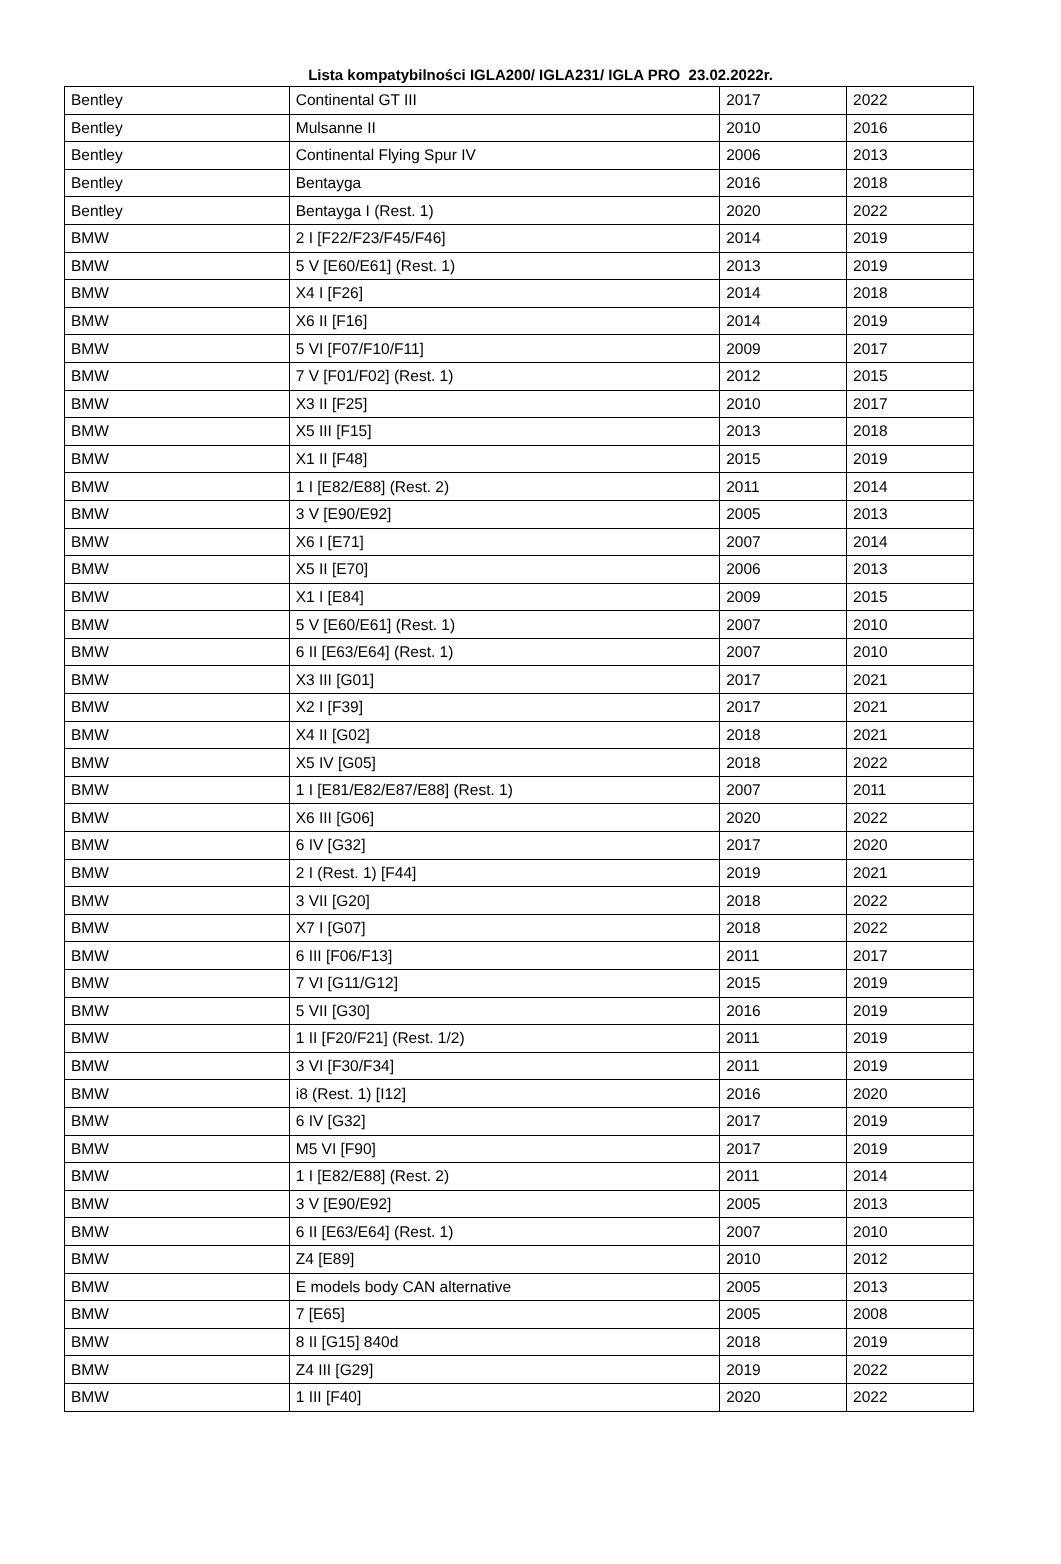Lista kompatybilności IGLA200/ IGLA231/ IGLA PRO 23.02.2022r.
| Bentley | Continental GT III | 2017 | 2022 |
| Bentley | Mulsanne II | 2010 | 2016 |
| Bentley | Continental Flying Spur IV | 2006 | 2013 |
| Bentley | Bentayga | 2016 | 2018 |
| Bentley | Bentayga I (Rest. 1) | 2020 | 2022 |
| BMW | 2 I [F22/F23/F45/F46] | 2014 | 2019 |
| BMW | 5 V [E60/E61] (Rest. 1) | 2013 | 2019 |
| BMW | X4 I [F26] | 2014 | 2018 |
| BMW | X6 II [F16] | 2014 | 2019 |
| BMW | 5 VI [F07/F10/F11] | 2009 | 2017 |
| BMW | 7 V [F01/F02] (Rest. 1) | 2012 | 2015 |
| BMW | X3 II [F25] | 2010 | 2017 |
| BMW | X5 III [F15] | 2013 | 2018 |
| BMW | X1 II [F48] | 2015 | 2019 |
| BMW | 1 I [E82/E88] (Rest. 2) | 2011 | 2014 |
| BMW | 3 V [E90/E92] | 2005 | 2013 |
| BMW | X6 I [E71] | 2007 | 2014 |
| BMW | X5 II [E70] | 2006 | 2013 |
| BMW | X1 I [E84] | 2009 | 2015 |
| BMW | 5 V [E60/E61] (Rest. 1) | 2007 | 2010 |
| BMW | 6 II [E63/E64] (Rest. 1) | 2007 | 2010 |
| BMW | X3 III [G01] | 2017 | 2021 |
| BMW | X2 I [F39] | 2017 | 2021 |
| BMW | X4 II [G02] | 2018 | 2021 |
| BMW | X5 IV [G05] | 2018 | 2022 |
| BMW | 1 I [E81/E82/E87/E88] (Rest. 1) | 2007 | 2011 |
| BMW | X6 III [G06] | 2020 | 2022 |
| BMW | 6 IV [G32] | 2017 | 2020 |
| BMW | 2 I (Rest. 1) [F44] | 2019 | 2021 |
| BMW | 3 VII [G20] | 2018 | 2022 |
| BMW | X7 I [G07] | 2018 | 2022 |
| BMW | 6 III [F06/F13] | 2011 | 2017 |
| BMW | 7 VI [G11/G12] | 2015 | 2019 |
| BMW | 5 VII [G30] | 2016 | 2019 |
| BMW | 1 II [F20/F21] (Rest. 1/2) | 2011 | 2019 |
| BMW | 3 VI [F30/F34] | 2011 | 2019 |
| BMW | i8 (Rest. 1) [I12] | 2016 | 2020 |
| BMW | 6 IV [G32] | 2017 | 2019 |
| BMW | M5 VI [F90] | 2017 | 2019 |
| BMW | 1 I [E82/E88] (Rest. 2) | 2011 | 2014 |
| BMW | 3 V [E90/E92] | 2005 | 2013 |
| BMW | 6 II [E63/E64] (Rest. 1) | 2007 | 2010 |
| BMW | Z4 [E89] | 2010 | 2012 |
| BMW | E models body CAN alternative | 2005 | 2013 |
| BMW | 7 [E65] | 2005 | 2008 |
| BMW | 8 II [G15] 840d | 2018 | 2019 |
| BMW | Z4 III [G29] | 2019 | 2022 |
| BMW | 1 III [F40] | 2020 | 2022 |